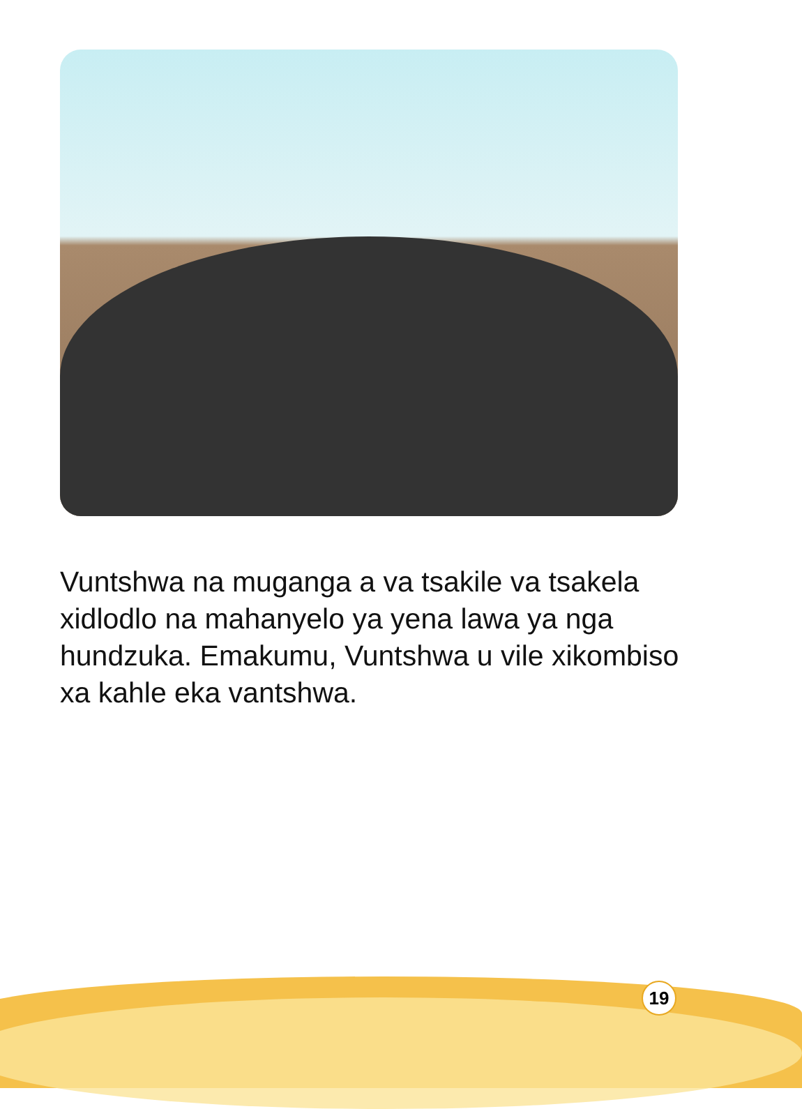Vuntshwa na muganga a va tsakile va tsakela xidlodlo na mahanyelo ya yena lawa ya nga hundzuka. Emakumu, Vuntshwa u vile xikombiso xa kahle eka vantshwa.
19